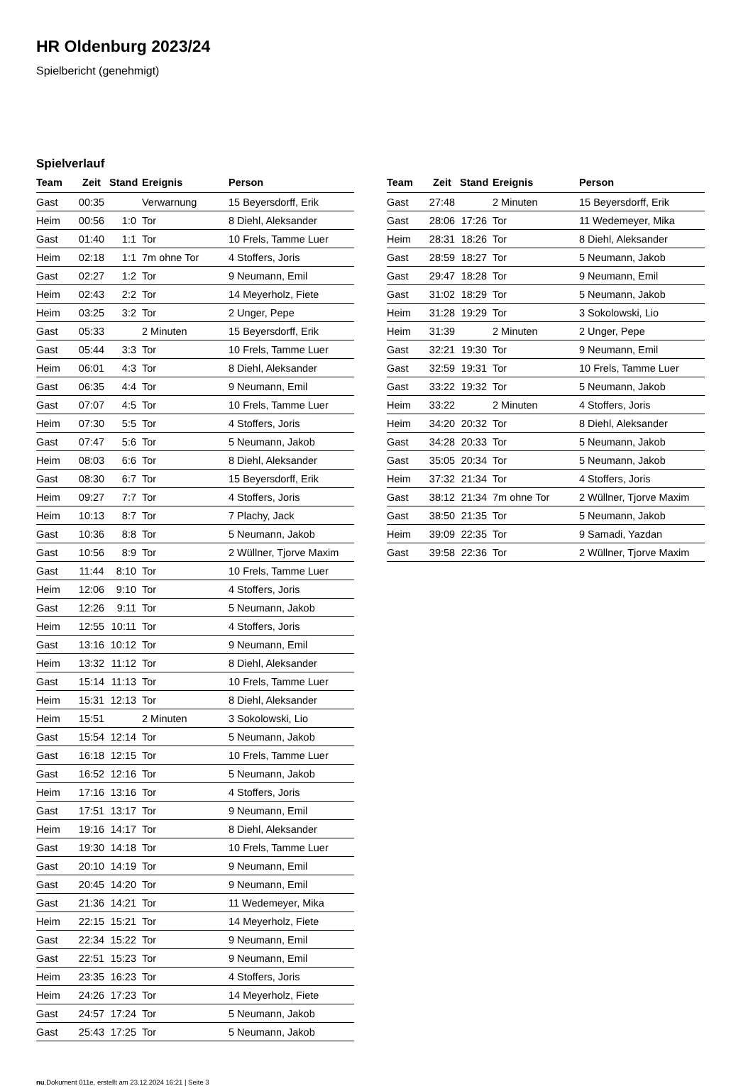HR Oldenburg 2023/24
Spielbericht (genehmigt)
Spielverlauf
| Team | Zeit | Stand | Ereignis | Person |
| --- | --- | --- | --- | --- |
| Gast | 00:35 | | Verwarnung | 15 Beyersdorff, Erik |
| Heim | 00:56 | 1:0 | Tor | 8 Diehl, Aleksander |
| Gast | 01:40 | 1:1 | Tor | 10 Frels, Tamme Luer |
| Heim | 02:18 | 1:1 | 7m ohne Tor | 4 Stoffers, Joris |
| Gast | 02:27 | 1:2 | Tor | 9 Neumann, Emil |
| Heim | 02:43 | 2:2 | Tor | 14 Meyerholz, Fiete |
| Heim | 03:25 | 3:2 | Tor | 2 Unger, Pepe |
| Gast | 05:33 | | 2 Minuten | 15 Beyersdorff, Erik |
| Gast | 05:44 | 3:3 | Tor | 10 Frels, Tamme Luer |
| Heim | 06:01 | 4:3 | Tor | 8 Diehl, Aleksander |
| Gast | 06:35 | 4:4 | Tor | 9 Neumann, Emil |
| Gast | 07:07 | 4:5 | Tor | 10 Frels, Tamme Luer |
| Heim | 07:30 | 5:5 | Tor | 4 Stoffers, Joris |
| Gast | 07:47 | 5:6 | Tor | 5 Neumann, Jakob |
| Heim | 08:03 | 6:6 | Tor | 8 Diehl, Aleksander |
| Gast | 08:30 | 6:7 | Tor | 15 Beyersdorff, Erik |
| Heim | 09:27 | 7:7 | Tor | 4 Stoffers, Joris |
| Heim | 10:13 | 8:7 | Tor | 7 Plachy, Jack |
| Gast | 10:36 | 8:8 | Tor | 5 Neumann, Jakob |
| Gast | 10:56 | 8:9 | Tor | 2 Wüllner, Tjorve Maxim |
| Gast | 11:44 | 8:10 | Tor | 10 Frels, Tamme Luer |
| Heim | 12:06 | 9:10 | Tor | 4 Stoffers, Joris |
| Gast | 12:26 | 9:11 | Tor | 5 Neumann, Jakob |
| Heim | 12:55 | 10:11 | Tor | 4 Stoffers, Joris |
| Gast | 13:16 | 10:12 | Tor | 9 Neumann, Emil |
| Heim | 13:32 | 11:12 | Tor | 8 Diehl, Aleksander |
| Gast | 15:14 | 11:13 | Tor | 10 Frels, Tamme Luer |
| Heim | 15:31 | 12:13 | Tor | 8 Diehl, Aleksander |
| Heim | 15:51 | | 2 Minuten | 3 Sokolowski, Lio |
| Gast | 15:54 | 12:14 | Tor | 5 Neumann, Jakob |
| Gast | 16:18 | 12:15 | Tor | 10 Frels, Tamme Luer |
| Gast | 16:52 | 12:16 | Tor | 5 Neumann, Jakob |
| Heim | 17:16 | 13:16 | Tor | 4 Stoffers, Joris |
| Gast | 17:51 | 13:17 | Tor | 9 Neumann, Emil |
| Heim | 19:16 | 14:17 | Tor | 8 Diehl, Aleksander |
| Gast | 19:30 | 14:18 | Tor | 10 Frels, Tamme Luer |
| Gast | 20:10 | 14:19 | Tor | 9 Neumann, Emil |
| Gast | 20:45 | 14:20 | Tor | 9 Neumann, Emil |
| Gast | 21:36 | 14:21 | Tor | 11 Wedemeyer, Mika |
| Heim | 22:15 | 15:21 | Tor | 14 Meyerholz, Fiete |
| Gast | 22:34 | 15:22 | Tor | 9 Neumann, Emil |
| Gast | 22:51 | 15:23 | Tor | 9 Neumann, Emil |
| Heim | 23:35 | 16:23 | Tor | 4 Stoffers, Joris |
| Heim | 24:26 | 17:23 | Tor | 14 Meyerholz, Fiete |
| Gast | 24:57 | 17:24 | Tor | 5 Neumann, Jakob |
| Gast | 25:43 | 17:25 | Tor | 5 Neumann, Jakob |
| Team | Zeit | Stand | Ereignis | Person |
| --- | --- | --- | --- | --- |
| Gast | 27:48 | | 2 Minuten | 15 Beyersdorff, Erik |
| Gast | 28:06 | 17:26 | Tor | 11 Wedemeyer, Mika |
| Heim | 28:31 | 18:26 | Tor | 8 Diehl, Aleksander |
| Gast | 28:59 | 18:27 | Tor | 5 Neumann, Jakob |
| Gast | 29:47 | 18:28 | Tor | 9 Neumann, Emil |
| Gast | 31:02 | 18:29 | Tor | 5 Neumann, Jakob |
| Heim | 31:28 | 19:29 | Tor | 3 Sokolowski, Lio |
| Heim | 31:39 | | 2 Minuten | 2 Unger, Pepe |
| Gast | 32:21 | 19:30 | Tor | 9 Neumann, Emil |
| Gast | 32:59 | 19:31 | Tor | 10 Frels, Tamme Luer |
| Gast | 33:22 | 19:32 | Tor | 5 Neumann, Jakob |
| Heim | 33:22 | | 2 Minuten | 4 Stoffers, Joris |
| Heim | 34:20 | 20:32 | Tor | 8 Diehl, Aleksander |
| Gast | 34:28 | 20:33 | Tor | 5 Neumann, Jakob |
| Gast | 35:05 | 20:34 | Tor | 5 Neumann, Jakob |
| Heim | 37:32 | 21:34 | Tor | 4 Stoffers, Joris |
| Gast | 38:12 | 21:34 | 7m ohne Tor | 2 Wüllner, Tjorve Maxim |
| Gast | 38:50 | 21:35 | Tor | 5 Neumann, Jakob |
| Heim | 39:09 | 22:35 | Tor | 9 Samadi, Yazdan |
| Gast | 39:58 | 22:36 | Tor | 2 Wüllner, Tjorve Maxim |
nu.Dokument 011e, erstellt am 23.12.2024 16:21 | Seite 3